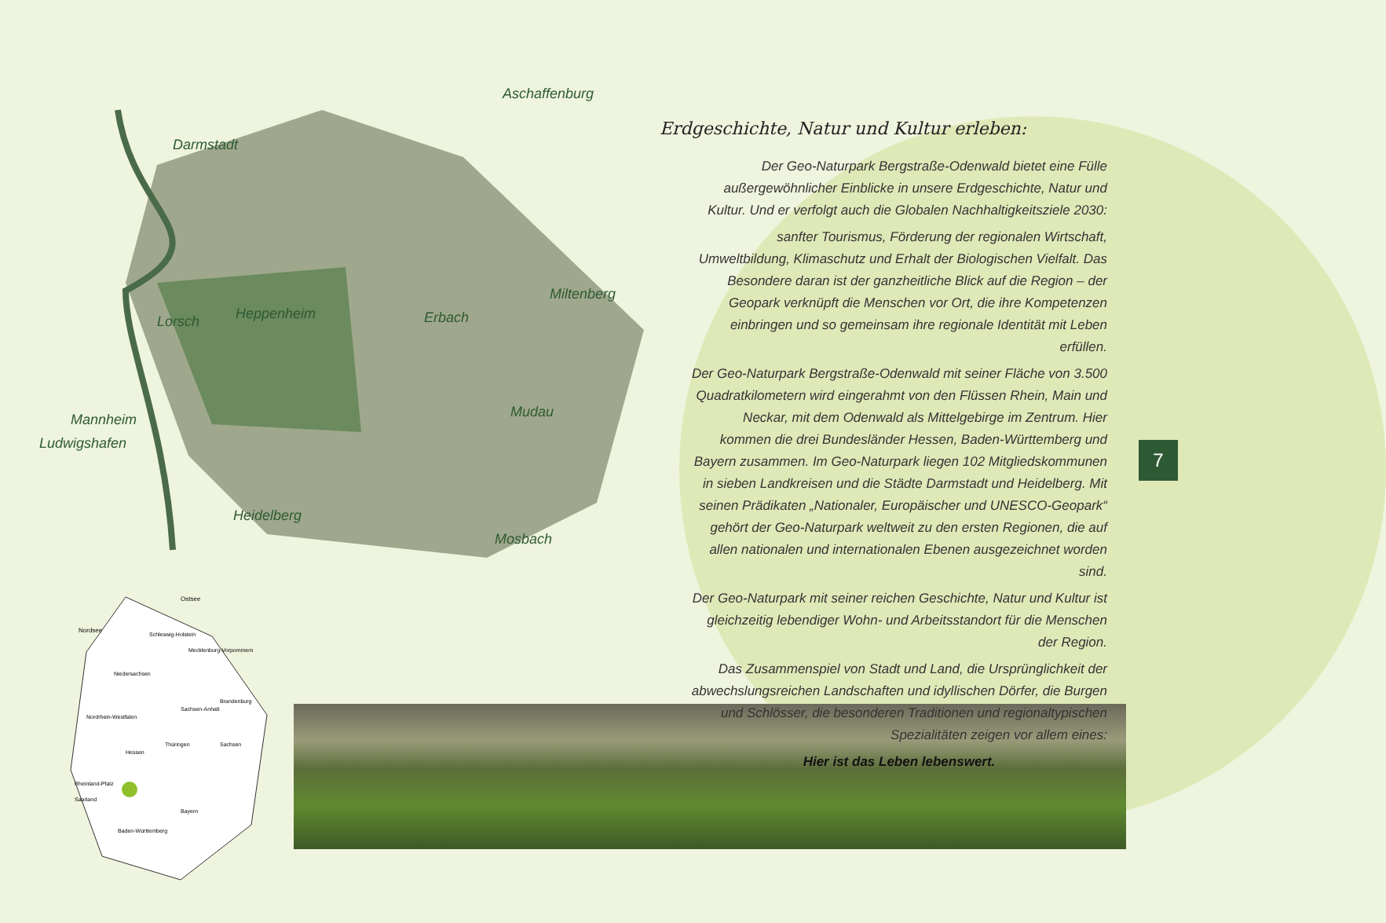Aschaffenburg
Darmstadt
Lorsch
Heppenheim
Erbach
Miltenberg
Mudau
Mannheim
Ludwigshafen
Heidelberg
Mosbach
Ostsee
Nordsee
Schleswig-Holstein
Mecklenburg-Vorpommern
Niedersachsen
Brandenburg
Sachsen-Anhalt
Nordrhein-Westfalen
Hessen
Thüringen
Sachsen
Rheinland-Pfalz
Saarland
Bayern
Baden-Württemberg
Erdgeschichte, Natur und Kultur erleben:
Der Geo-Naturpark Bergstraße-Odenwald bietet eine Fülle außergewöhnlicher Einblicke in unsere Erdgeschichte, Natur und Kultur. Und er verfolgt auch die Globalen Nachhaltigkeitsziele 2030:
sanfter Tourismus, Förderung der regionalen Wirtschaft, Umweltbildung, Klimaschutz und Erhalt der Biologischen Vielfalt. Das Besondere daran ist der ganzheitliche Blick auf die Region – der Geopark verknüpft die Menschen vor Ort, die ihre Kompetenzen einbringen und so gemeinsam ihre regionale Identität mit Leben erfüllen.
Der Geo-Naturpark Bergstraße-Odenwald mit seiner Fläche von 3.500 Quadratkilometern wird eingerahmt von den Flüssen Rhein, Main und Neckar, mit dem Odenwald als Mittelgebirge im Zentrum. Hier kommen die drei Bundesländer Hessen, Baden-Württemberg und Bayern zusammen. Im Geo-Naturpark liegen 102 Mitgliedskommunen in sieben Landkreisen und die Städte Darmstadt und Heidelberg. Mit seinen Prädikaten „Nationaler, Europäischer und UNESCO-Geopark“ gehört der Geo-Naturpark weltweit zu den ersten Regionen, die auf allen nationalen und internationalen Ebenen ausgezeichnet worden sind.
Der Geo-Naturpark mit seiner reichen Geschichte, Natur und Kultur ist gleichzeitig lebendiger Wohn- und Arbeitsstandort für die Menschen der Region.
Das Zusammenspiel von Stadt und Land, die Ursprünglichkeit der abwechslungsreichen Landschaften und idyllischen Dörfer, die Burgen und Schlösser, die besonderen Traditionen und regionaltypischen Spezialitäten zeigen vor allem eines:
Hier ist das Leben lebenswert.
7